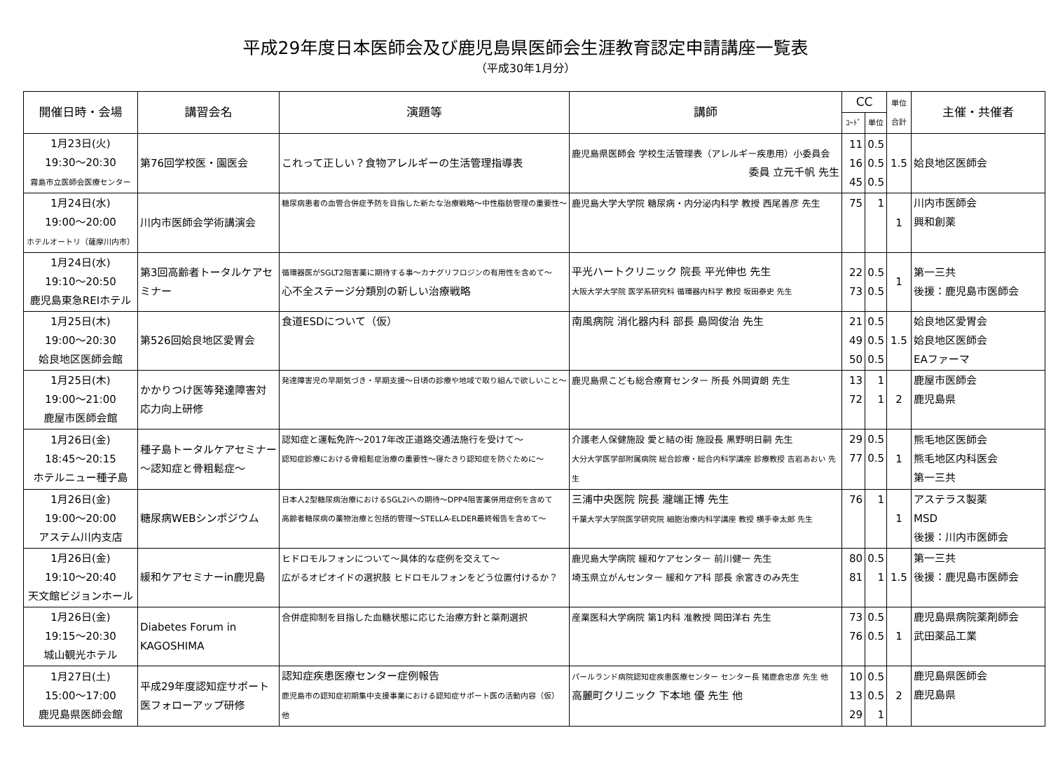平成29年度日本医師会及び鹿児島県医師会生涯教育認定申請講座一覧表
（平成30年1月分）
| 開催日時・会場 | 講習会名 | 演題等 | 講師 | CC | | 単位 合計 | 主催・共催者 |
| --- | --- | --- | --- | --- | --- | --- | --- |
| | | | | ｺｰﾄﾞ | 単位 | | |
| 1月23日(火) 19:30～20:30 霧島市立医師会医療センター | 第76回学校医・園医会 | これって正しい？食物アレルギーの生活管理指導表 | 鹿児島県医師会 学校生活管理表（アレルギー疾患用）小委員会 委員 立元千帆 先生 | 11 16 45 | 0.5 0.5 0.5 | 1.5 | 姶良地区医師会 |
| 1月24日(水) 19:00～20:00 ホテルオートリ（薩摩川内市） | 川内市医師会学術講演会 | 糖尿病患者の血管合併症予防を目指した新たな治療戦略～中性脂肪管理の重要性～ | 鹿児島大学大学院 糖尿病・内分泌内科学 教授 西尾善彦 先生 | 75 | 1 | 1 | 川内市医師会 興和創薬 |
| 1月24日(水) 19:10～20:50 鹿児島東急REIホテル | 第3回高齢者トータルケアセミナー | 循環器医がSGLT2阻害薬に期待する事～カナグリフロジンの有用性を含めて～ 心不全ステージ分類別の新しい治療戦略 | 平光ハートクリニック 院長 平光伸也 先生 大阪大学大学院 医学系研究科 循環器内科学 教授 坂田泰史 先生 | 22 73 | 0.5 0.5 | 1 | 第一三共 後援：鹿児島市医師会 |
| 1月25日(木) 19:00～20:30 姶良地区医師会館 | 第526回姶良地区愛胃会 | 食道ESDについて（仮） | 南風病院 消化器内科 部長 島岡俊治 先生 | 21 49 50 | 0.5 0.5 0.5 | 1.5 | 姶良地区愛胃会 姶良地区医師会 EAファーマ |
| 1月25日(木) 19:00～21:00 鹿屋市医師会館 | かかりつけ医等発達障害対応力向上研修 | 発達障害児の早期気づき・早期支援～日頃の診療や地域で取り組んで欲しいこと～ | 鹿児島県こども総合療育センター 所長 外岡資朗 先生 | 13 72 | 1 1 | 2 | 鹿屋市医師会 鹿児島県 |
| 1月26日(金) 18:45～20:15 ホテルニュー種子島 | 種子島トータルケアセミナー～認知症と骨粗鬆症～ | 認知症と運転免許～2017年改正道路交通法施行を受けて～ 認知症診療における骨粗鬆症治療の重要性～寝たきり認知症を防ぐために～ | 介護老人保健施設 愛と結の街 施設長 黒野明日嗣 先生 大分大学医学部附属病院 総合診療・総合内科学講座 診療教授 吉岩あおい 先生 | 29 77 | 0.5 0.5 | 1 | 熊毛地区医師会 熊毛地区内科医会 第一三共 |
| 1月26日(金) 19:00～20:00 アステム川内支店 | 糖尿病WEBシンポジウム | 日本人2型糖尿病治療におけるSGL2iへの期待～DPP4阻害薬併用症例を含めて 高齢者糖尿病の薬物治療と包括的管理～STELLA-ELDER最終報告を含めて～ | 三浦中央医院 院長 瀧端正博 先生 千葉大学大学院医学研究院 細胞治療内科学講座 教授 横手幸太郎 先生 | 76 | 1 | 1 | アステラス製薬 MSD 後援：川内市医師会 |
| 1月26日(金) 19:10～20:40 天文館ビジョンホール | 緩和ケアセミナーin鹿児島 | ヒドロモルフォンについて～具体的な症例を交えて～ 広がるオピオイドの選択肢 ヒドロモルフォンをどう位置付けるか？ | 鹿児島大学病院 緩和ケアセンター 前川健一 先生 埼玉県立がんセンター 緩和ケア科 部長 余宮きのみ先生 | 80 81 | 0.5 1 | 1.5 | 第一三共 後援：鹿児島市医師会 |
| 1月26日(金) 19:15～20:30 城山観光ホテル | Diabetes Forum in KAGOSHIMA | 合併症抑制を目指した血糖状態に応じた治療方針と薬剤選択 | 産業医科大学病院 第1内科 准教授 岡田洋右 先生 | 73 76 | 0.5 0.5 | 1 | 鹿児島県病院薬剤師会 武田薬品工業 |
| 1月27日(土) 15:00～17:00 鹿児島県医師会館 | 平成29年度認知症サポート医フォローアップ研修 | 認知症疾患医療センター症例報告 鹿児島市の認知症初期集中支援事業における認知症サポート医の活動内容（仮） 他 | パールランド病院認知症疾患医療センター センター長 猪鹿倉忠彦 先生 他 高麗町クリニック 下本地 優 先生 他 | 10 13 29 | 0.5 0.5 1 | 2 | 鹿児島県医師会 鹿児島県 |